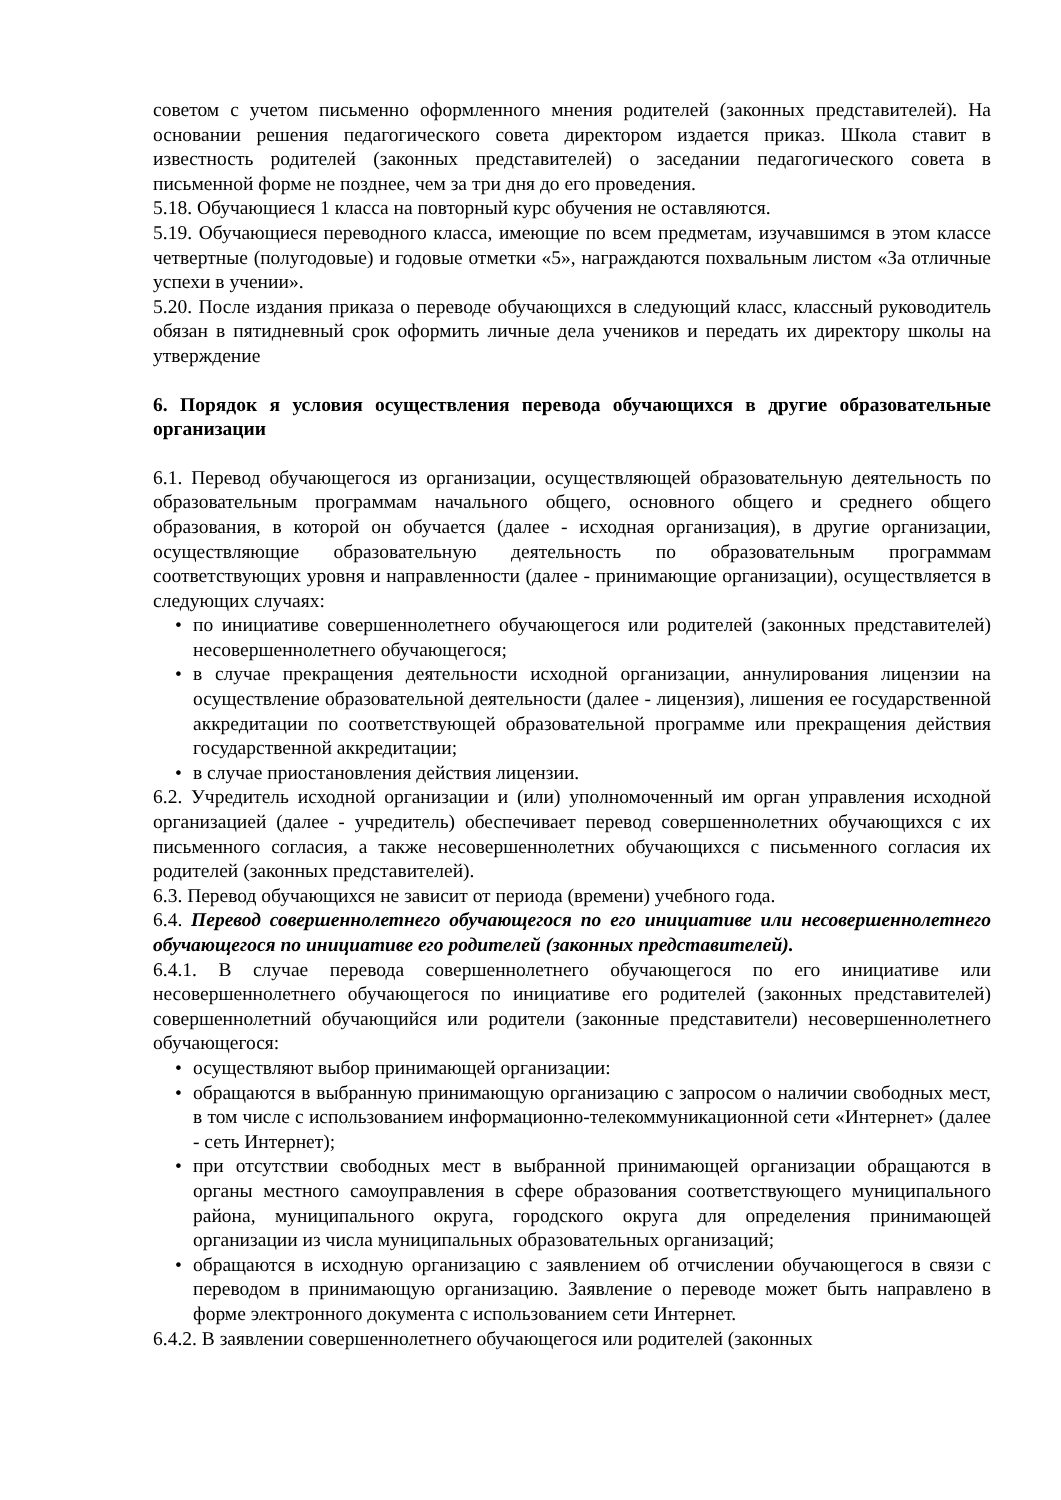советом с учетом письменно оформленного мнения родителей (законных представителей). На основании решения педагогического совета директором издается приказ. Школа ставит в известность родителей (законных представителей) о заседании педагогического совета в письменной форме не позднее, чем за три дня до его проведения.
5.18. Обучающиеся 1 класса на повторный курс обучения не оставляются.
5.19. Обучающиеся переводного класса, имеющие по всем предметам, изучавшимся в этом классе четвертные (полугодовые) и годовые отметки «5», награждаются похвальным листом «За отличные успехи в учении».
5.20. После издания приказа о переводе обучающихся в следующий класс, классный руководитель обязан в пятидневный срок оформить личные дела учеников и передать их директору школы на утверждение
6. Порядок я условия осуществления перевода обучающихся в другие образовательные организации
6.1. Перевод обучающегося из организации, осуществляющей образовательную деятельность по образовательным программам начального общего, основного общего и среднего общего образования, в которой он обучается (далее - исходная организация), в другие организации, осуществляющие образовательную деятельность по образовательным программам соответствующих уровня и направленности (далее - принимающие организации), осуществляется в следующих случаях:
• по инициативе совершеннолетнего обучающегося или родителей (законных представителей) несовершеннолетнего обучающегося;
• в случае прекращения деятельности исходной организации, аннулирования лицензии на осуществление образовательной деятельности (далее - лицензия), лишения ее государственной аккредитации по соответствующей образовательной программе или прекращения действия государственной аккредитации;
• в случае приостановления действия лицензии.
6.2. Учредитель исходной организации и (или) уполномоченный им орган управления исходной организацией (далее - учредитель) обеспечивает перевод совершеннолетних обучающихся с их письменного согласия, а также несовершеннолетних обучающихся с письменного согласия их родителей (законных представителей).
6.3. Перевод обучающихся не зависит от периода (времени) учебного года.
6.4. Перевод совершеннолетнего обучающегося по его инициативе или несовершеннолетнего обучающегося по инициативе его родителей (законных представителей).
6.4.1. В случае перевода совершеннолетнего обучающегося по его инициативе или несовершеннолетнего обучающегося по инициативе его родителей (законных представителей) совершеннолетний обучающийся или родители (законные представители) несовершеннолетнего обучающегося:
• осуществляют выбор принимающей организации:
• обращаются в выбранную принимающую организацию с запросом о наличии свободных мест, в том числе с использованием информационно-телекоммуникационной сети «Интернет» (далее - сеть Интернет);
• при отсутствии свободных мест в выбранной принимающей организации обращаются в органы местного самоуправления в сфере образования соответствующего муниципального района, муниципального округа, городского округа для определения принимающей организации из числа муниципальных образовательных организаций;
• обращаются в исходную организацию с заявлением об отчислении обучающегося в связи с переводом в принимающую организацию. Заявление о переводе может быть направлено в форме электронного документа с использованием сети Интернет.
6.4.2. В заявлении совершеннолетнего обучающегося или родителей (законных